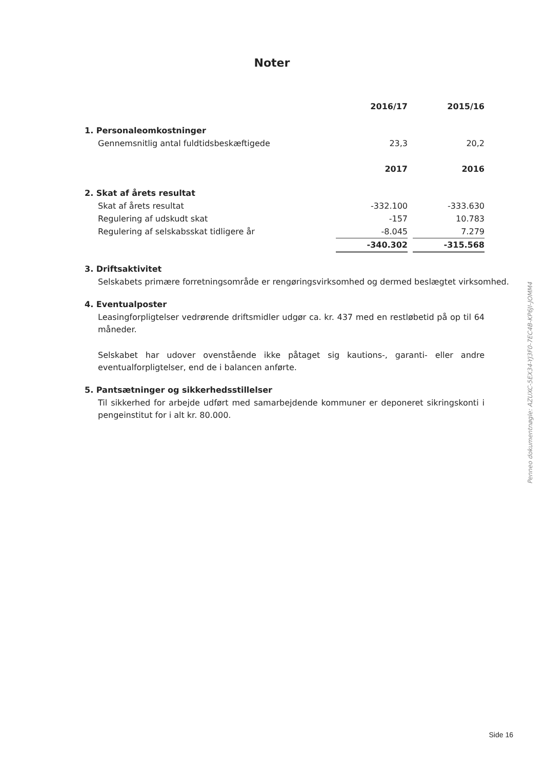Noter
| | 2016/17 | | 2015/16 |
| 1. Personaleomkostninger | | | |
| Gennemsnitlig antal fuldtidsbeskæftigede | 23,3 | | 20,2 |
| | 2017 | | 2016 |
| 2. Skat af årets resultat | | | |
| Skat af årets resultat | -332.100 | | -333.630 |
| Regulering af udskudt skat | -157 | | 10.783 |
| Regulering af selskabsskat tidligere år | -8.045 | | 7.279 |
| | -340.302 | | -315.568 |
3. Driftsaktivitet
Selskabets primære forretningsområde er rengøringsvirksomhed og dermed beslægtet virksomhed.
4. Eventualposter
Leasingforpligtelser vedrørende driftsmidler udgør ca. kr. 437 med en restløbetid på op til 64 måneder.
Selskabet har udover ovenstående ikke påtaget sig kautions-, garanti- eller andre eventualforpligtelser, end de i balancen anførte.
5. Pantsætninger og sikkerhedsstillelser
Til sikkerhed for arbejde udført med samarbejdende kommuner er deponeret sikringskonti i pengeinstitut for i alt kr. 80.000.
Penneo dokumentnøgle: AZUXC-5EX34-YJ3F0-7EC4B-KP6JI-JOMM4
Side 16